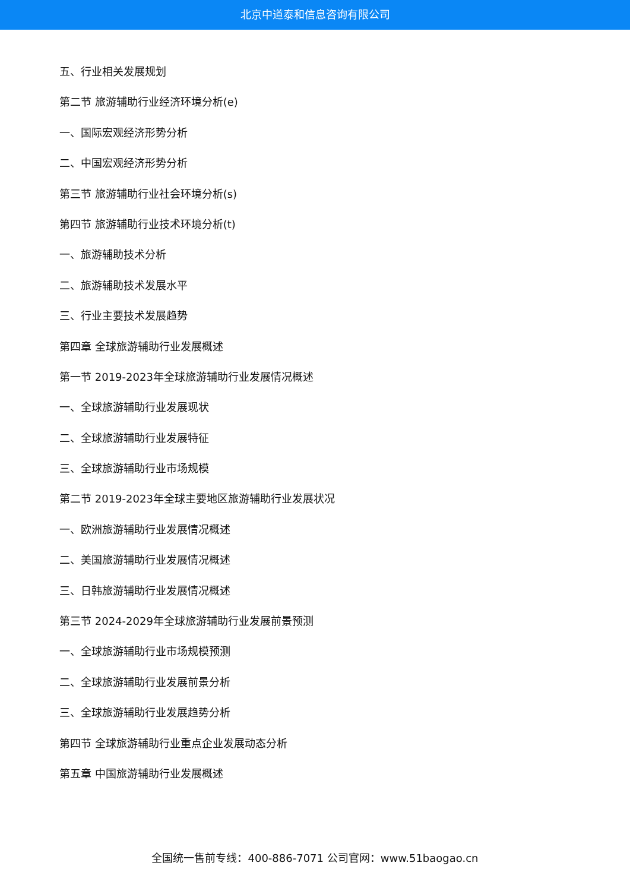北京中道泰和信息咨询有限公司
五、行业相关发展规划
第二节 旅游辅助行业经济环境分析(e)
一、国际宏观经济形势分析
二、中国宏观经济形势分析
第三节 旅游辅助行业社会环境分析(s)
第四节 旅游辅助行业技术环境分析(t)
一、旅游辅助技术分析
二、旅游辅助技术发展水平
三、行业主要技术发展趋势
第四章 全球旅游辅助行业发展概述
第一节 2019-2023年全球旅游辅助行业发展情况概述
一、全球旅游辅助行业发展现状
二、全球旅游辅助行业发展特征
三、全球旅游辅助行业市场规模
第二节 2019-2023年全球主要地区旅游辅助行业发展状况
一、欧洲旅游辅助行业发展情况概述
二、美国旅游辅助行业发展情况概述
三、日韩旅游辅助行业发展情况概述
第三节 2024-2029年全球旅游辅助行业发展前景预测
一、全球旅游辅助行业市场规模预测
二、全球旅游辅助行业发展前景分析
三、全球旅游辅助行业发展趋势分析
第四节 全球旅游辅助行业重点企业发展动态分析
第五章 中国旅游辅助行业发展概述
全国统一售前专线：400-886-7071 公司官网：www.51baogao.cn